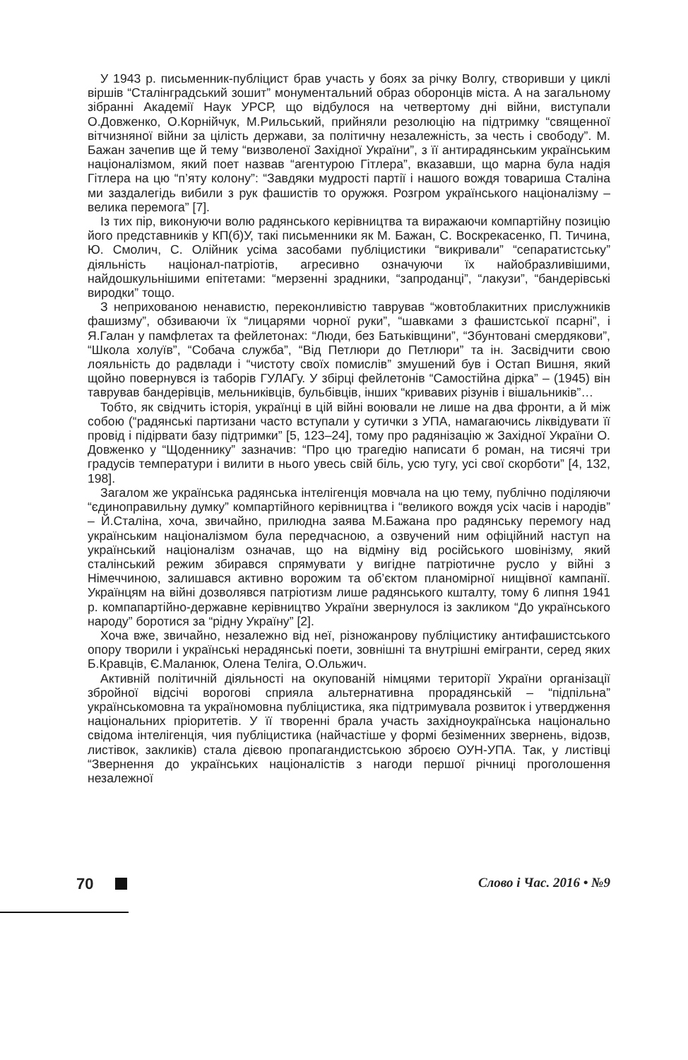У 1943 р. письменник-публіцист брав участь у боях за річку Волгу, створивши у циклі віршів “Сталінградський зошит” монументальний образ оборонців міста. А на загальному зібранні Академії Наук УРСР, що відбулося на четвертому дні війни, виступали О.Довженко, О.Корнійчук, М.Рильський, прийняли резолюцію на підтримку “священної вітчизняної війни за цілість держави, за політичну незалежність, за честь і свободу”. М. Бажан зачепив ще й тему “визволеної Західної України”, з її антирадянським українським націоналізмом, який поет назвав “агентурою Гітлера”, вказавши, що марна була надія Гітлера на цю “п’яту колону”: “Завдяки мудрості партії і нашого вождя товариша Сталіна ми заздалегідь вибили з рук фашистів то оружжя. Розгром українського націоналізму – велика перемога” [7].
Із тих пір, виконуючи волю радянського керівництва та виражаючи компартійну позицію його представників у КП(б)У, такі письменники як М. Бажан, С. Воскрекасенко, П. Тичина, Ю. Смолич, С. Олійник усіма засобами публіцистики “викривали” “сепаратистську” діяльність націонал-патріотів, агресивно означуючи їх найобразливішими, найдошкульнішими епітетами: “мерзенні зрадники, “запроданці”, “лакузи”, “бандерівські виродки” тощо.
З неприхованою ненавистю, переконливістю таврував “жовтоблакитних прислужників фашизму”, обзиваючи їх “лицарями чорної руки”, “шавками з фашистської псарні”, і Я.Галан у памфлетах та фейлетонах: “Люди, без Батьківщини”, “Збунтовані смердякови”, “Школа холуїв”, “Собача служба”, “Від Петлюри до Петлюри” та ін. Засвідчити свою лояльність до радвлади і “чистоту своїх помислів” змушений був і Остап Вишня, який щойно повернувся із таборів ГУЛАГу. У збірці фейлетонів “Самостійна дірка” – (1945) він таврував бандерівців, мельниківців, бульбівців, інших “кривавих різунів і вішальників”…
Тобто, як свідчить історія, українці в цій війні воювали не лише на два фронти, а й між собою (“радянські партизани часто вступали у сутички з УПА, намагаючись ліквідувати її провід і підірвати базу підтримки” [5, 123–24], тому про радянізацію ж Західної України О. Довженко у “Щоденнику” зазначив: “Про цю трагедію написати б роман, на тисячі три градусів температури і вилити в нього увесь свій біль, усю тугу, усі свої скорботи” [4, 132, 198].
Загалом же українська радянська інтелігенція мовчала на цю тему, публічно поділяючи “єдиноправильну думку” компартійного керівництва і “великого вождя усіх часів і народів” – Й.Сталіна, хоча, звичайно, прилюдна заява М.Бажана про радянську перемогу над українським націоналізмом була передчасною, а озвучений ним офіційний наступ на український націоналізм означав, що на відміну від російського шовінізму, який сталінський режим збирався спрямувати у вигідне патріотичне русло у війні з Німеччиною, залишався активно ворожим та об’єктом планомірної нищівної кампанії. Українцям на війні дозволявся патріотизм лише радянського кшталту, тому 6 липня 1941 р. компапартійно-державне керівництво України звернулося із закликом “До українського народу” боротися за “рідну Україну” [2].
Хоча вже, звичайно, незалежно від неї, різножанрову публіцистику антифашистського опору творили і українські нерадянські поети, зовнішні та внутрішні емігранти, серед яких Б.Кравців, Є.Маланюк, Олена Теліга, О.Ольжич.
Активній політичній діяльності на окупованій німцями території України організації збройної відсічі ворогові сприяла альтернативна прорадянській – “підпільна” українськомовна та україномовна публіцистика, яка підтримувала розвиток і утвердження національних пріоритетів. У її творенні брала участь західноукраїнська національно свідома інтелігенція, чия публіцистика (найчастіше у формі безіменних звернень, відозв, листівок, закликів) стала дієвою пропагандистською зброєю ОУН-УПА. Так, у листівці “Звернення до українських націоналістів з нагоди першої річниці проголошення незалежної
70 Слово і Час. 2016 • №9